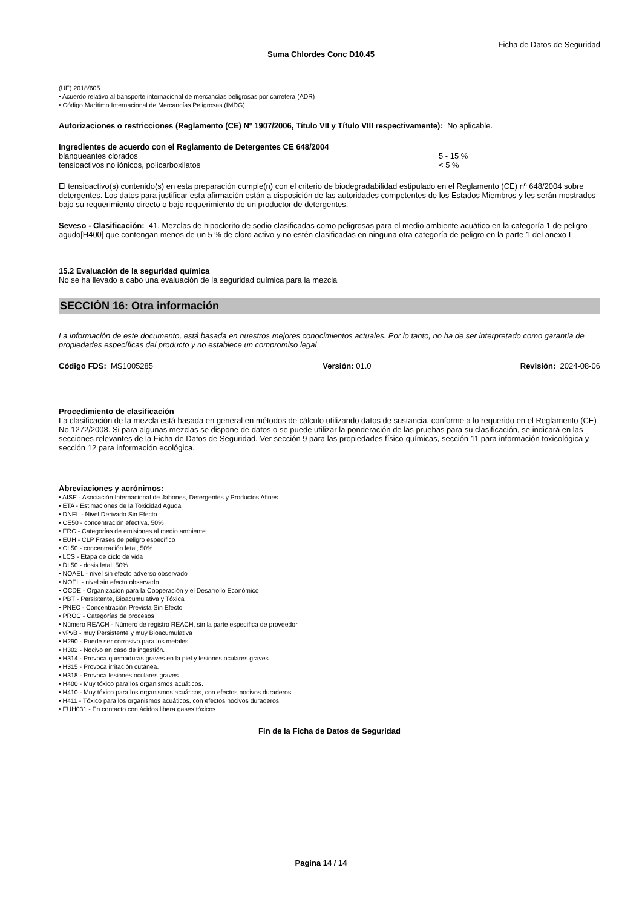Ficha de Datos de Seguridad
Suma Chlordes Conc D10.45
(UE) 2018/605
• Acuerdo relativo al transporte internacional de mercancías peligrosas por carretera (ADR)
• Código Marítimo Internacional de Mercancías Peligrosas (IMDG)
Autorizaciones o restricciones (Reglamento (CE) Nº 1907/2006, Título VII y Título VIII respectivamente): No aplicable.
Ingredientes de acuerdo con el Reglamento de Detergentes CE 648/2004
| blanqueantes clorados | 5 - 15 % |
| tensioactivos no iónicos, policarboxilatos | < 5 % |
El tensioactivo(s) contenido(s) en esta preparación cumple(n) con el criterio de biodegradabilidad estipulado en el Reglamento (CE) nº 648/2004 sobre detergentes. Los datos para justificar esta afirmación están a disposición de las autoridades competentes de los Estados Miembros y les serán mostrados bajo su requerimiento directo o bajo requerimiento de un productor de detergentes.
Seveso - Clasificación: 41. Mezclas de hipoclorito de sodio clasificadas como peligrosas para el medio ambiente acuático en la categoría 1 de peligro agudo[H400] que contengan menos de un 5 % de cloro activo y no estén clasificadas en ninguna otra categoría de peligro en la parte 1 del anexo I
15.2 Evaluación de la seguridad química
No se ha llevado a cabo una evaluación de la seguridad química para la mezcla
SECCIÓN 16: Otra información
La información de este documento, está basada en nuestros mejores conocimientos actuales. Por lo tanto, no ha de ser interpretado como garantía de propiedades específicas del producto y no establece un compromiso legal
| Código FDS: MS1005285 | Versión: 01.0 | Revisión: 2024-08-06 |
Procedimiento de clasificación
La clasificación de la mezcla está basada en general en métodos de cálculo utilizando datos de sustancia, conforme a lo requerido en el Reglamento (CE) No 1272/2008. Si para algunas mezclas se dispone de datos o se puede utilizar la ponderación de las pruebas para su clasificación, se indicará en las secciones relevantes de la Ficha de Datos de Seguridad. Ver sección 9 para las propiedades físico-químicas, sección 11 para información toxicológica y sección 12 para información ecológica.
Abreviaciones y acrónimos:
• AISE - Asociación Internacional de Jabones, Detergentes y Productos Afines
• ETA - Estimaciones de la Toxicidad Aguda
• DNEL - Nivel Derivado Sin Efecto
• CE50 - concentración efectiva, 50%
• ERC - Categorías de emisiones al medio ambiente
• EUH - CLP Frases de peligro específico
• CL50 - concentración letal, 50%
• LCS - Etapa de ciclo de vida
• DL50 - dosis letal, 50%
• NOAEL - nivel sin efecto adverso observado
• NOEL - nivel sin efecto observado
• OCDE - Organización para la Cooperación y el Desarrollo Económico
• PBT - Persistente, Bioacumulativa y Tóxica
• PNEC - Concentración Prevista Sin Efecto
• PROC - Categorías de procesos
• Número REACH - Número de registro REACH, sin la parte específica de proveedor
• vPvB - muy Persistente y muy Bioacumulativa
• H290 - Puede ser corrosivo para los metales.
• H302 - Nocivo en caso de ingestión.
• H314 - Provoca quemaduras graves en la piel y lesiones oculares graves.
• H315 - Provoca irritación cutánea.
• H318 - Provoca lesiones oculares graves.
• H400 - Muy tóxico para los organismos acuáticos.
• H410 - Muy tóxico para los organismos acuáticos, con efectos nocivos duraderos.
• H411 - Tóxico para los organismos acuáticos, con efectos nocivos duraderos.
• EUH031 - En contacto con ácidos libera gases tóxicos.
Fin de la Ficha de Datos de Seguridad
Pagina 14 / 14